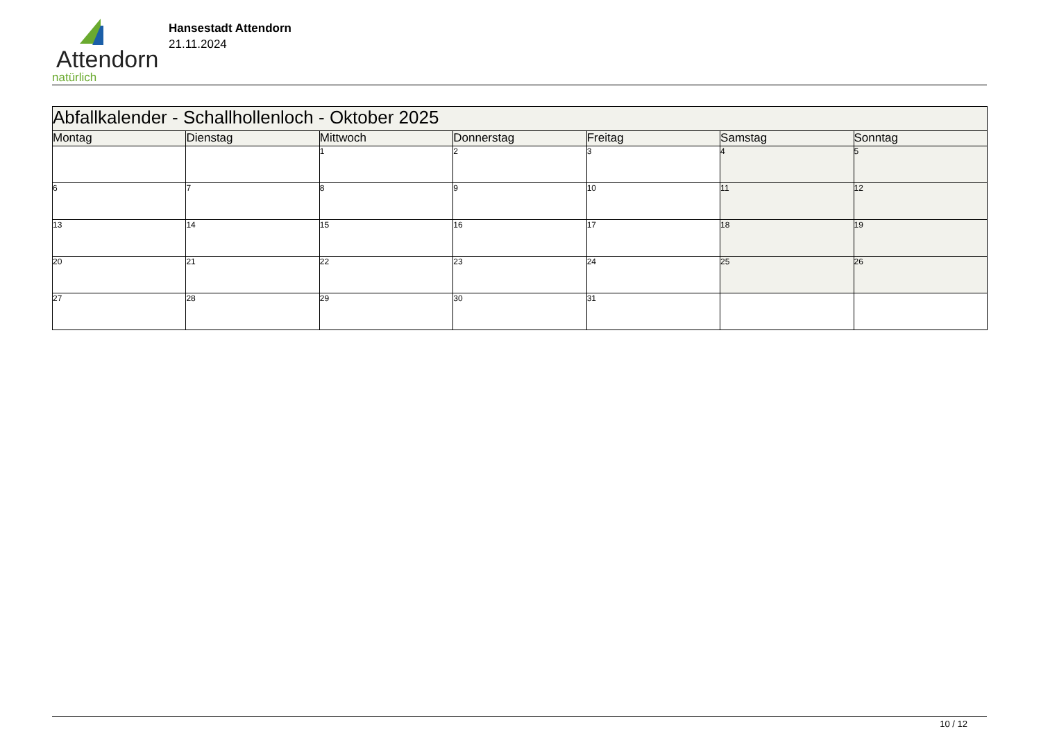Attendorn
natürlich
Hansestadt Attendorn
21.11.2024
| Abfallkalender - Schallhollenloch - Oktober 2025 | | | | | | |
| Montag | Dienstag | Mittwoch | Donnerstag | Freitag | Samstag | Sonntag |
| | | 1 | 2 | 3 | 4 | 5 |
| 6 | 7 | 8 | 9 | 10 | 11 | 12 |
| 13 | 14 | 15 | 16 | 17 | 18 | 19 |
| 20 | 21 | 22 | 23 | 24 | 25 | 26 |
| 27 | 28 | 29 | 30 | 31 | | |
10 / 12